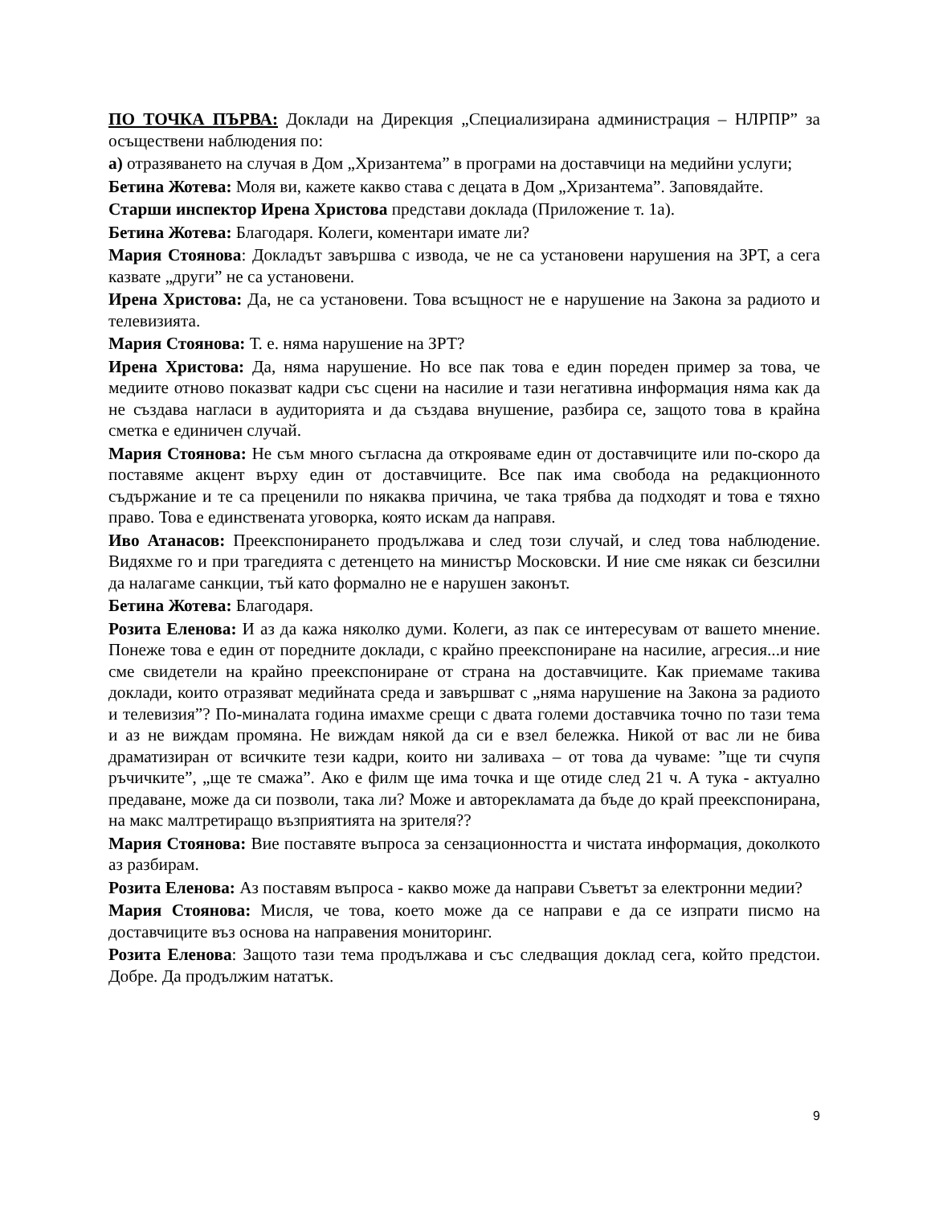ПО ТОЧКА ПЪРВА: Доклади на Дирекция „Специализирана администрация – НЛРПР” за осъществени наблюдения по:
а) отразяването на случая в Дом „Хризантема” в програми на доставчици на медийни услуги;
Бетина Жотева: Моля ви, кажете какво става с децата в Дом „Хризантема”. Заповядайте.
Старши инспектор Ирена Христова представи доклада (Приложение т. 1а).
Бетина Жотева: Благодаря. Колеги, коментари имате ли?
Мария Стоянова: Докладът завършва с извода, че не са установени нарушения на ЗРТ, а сега казвате „други” не са установени.
Ирена Христова: Да, не са установени. Това всъщност не е нарушение на Закона за радиото и телевизията.
Мария Стоянова: Т. е. няма нарушение на ЗРТ?
Ирена Христова: Да, няма нарушение. Но все пак това е един пореден пример за това, че медиите отново показват кадри със сцени на насилие и тази негативна информация няма как да не създава нагласи в аудиторията и да създава внушение, разбира се, защото това в крайна сметка е единичен случай.
Мария Стоянова: Не съм много съгласна да открояваме един от доставчиците или по-скоро да поставяме акцент върху един от доставчиците. Все пак има свобода на редакционното съдържание и те са преценили по някаква причина, че така трябва да подходят и това е тяхно право. Това е единствената уговорка, която искам да направя.
Иво Атанасов: Преекспонирането продължава и след този случай, и след това наблюдение. Видяхме го и при трагедията с детенцето на министър Московски. И ние сме някак си безсилни да налагаме санкции, тъй като формално не е нарушен законът.
Бетина Жотева: Благодаря.
Розита Еленова: И аз да кажа няколко думи. Колеги, аз пак се интересувам от вашето мнение. Понеже това е един от поредните доклади, с крайно преекспониране на насилие, агресия...и ние сме свидетели на крайно преекспониране от страна на доставчиците. Как приемаме такива доклади, които отразяват медийната среда и завършват с „няма нарушение на Закона за радиото и телевизия”? По-миналата година имахме срещи с двата големи доставчика точно по тази тема и аз не виждам промяна. Не виждам някой да си е взел бележка. Никой от вас ли не бива драматизиран от всичките тези кадри, които ни заливаха – от това да чуваме: ”ще ти счупя ръчичките”, „ще те смажа”. Ако е филм ще има точка и ще отиде след 21 ч. А тука - актуално предаване, може да си позволи, така ли? Може и авторекламата да бъде до край преекспонирана, на макс малтретиращо възприятията на зрителя??
Мария Стоянова: Вие поставяте въпроса за сензационността и чистата информация, доколкото аз разбирам.
Розита Еленова: Аз поставям въпроса - какво може да направи Съветът за електронни медии?
Мария Стоянова: Мисля, че това, което може да се направи е да се изпрати писмо на доставчиците въз основа на направения мониторинг.
Розита Еленова: Защото тази тема продължава и със следващия доклад сега, който предстои. Добре. Да продължим нататък.
9